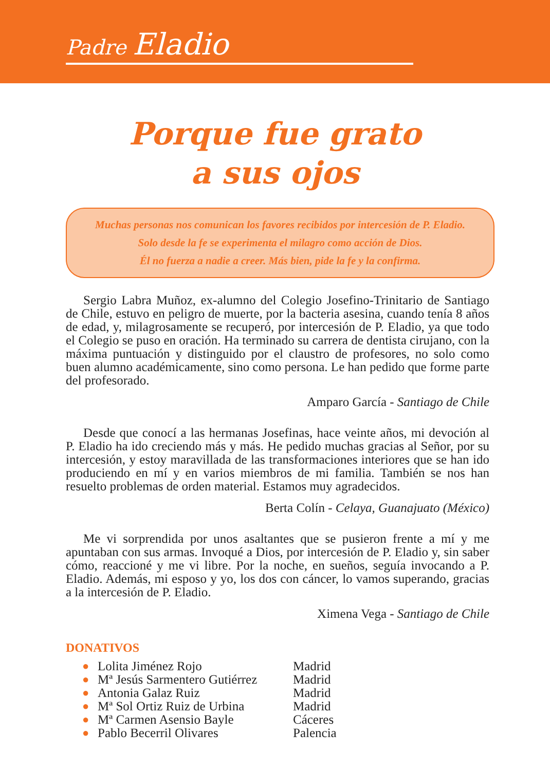Padre Eladio
Porque fue grato
a sus ojos
Muchas personas nos comunican los favores recibidos por intercesión de P. Eladio.
Solo desde la fe se experimenta el milagro como acción de Dios.
Él no fuerza a nadie a creer. Más bien, pide la fe y la confirma.
Sergio Labra Muñoz, ex-alumno del Colegio Josefino-Trinitario de Santiago de Chile, estuvo en peligro de muerte, por la bacteria asesina, cuando tenía 8 años de edad, y, milagrosamente se recuperó, por intercesión de P. Eladio, ya que todo el Colegio se puso en oración. Ha terminado su carrera de dentista cirujano, con la máxima puntuación y distinguido por el claustro de profesores, no solo como buen alumno académicamente, sino como persona. Le han pedido que forme parte del profesorado.
Amparo García - Santiago de Chile
Desde que conocí a las hermanas Josefinas, hace veinte años, mi devoción al P. Eladio ha ido creciendo más y más. He pedido muchas gracias al Señor, por su intercesión, y estoy maravillada de las transformaciones interiores que se han ido produciendo en mí y en varios miembros de mi familia. También se nos han resuelto problemas de orden material. Estamos muy agradecidos.
Berta Colín - Celaya, Guanajuato (México)
Me vi sorprendida por unos asaltantes que se pusieron frente a mí y me apuntaban con sus armas. Invoqué a Dios, por intercesión de P. Eladio y, sin saber cómo, reaccioné y me vi libre. Por la noche, en sueños, seguía invocando a P. Eladio. Además, mi esposo y yo, los dos con cáncer, lo vamos superando, gracias a la intercesión de P. Eladio.
Ximena Vega - Santiago de Chile
DONATIVOS
| ● | Lolita Jiménez Rojo | Madrid |
| ● | Mª Jesús Sarmentero Gutiérrez | Madrid |
| ● | Antonia Galaz Ruiz | Madrid |
| ● | Mª Sol Ortiz Ruiz de Urbina | Madrid |
| ● | Mª Carmen Asensio Bayle | Cáceres |
| ● | Pablo Becerril Olivares | Palencia |